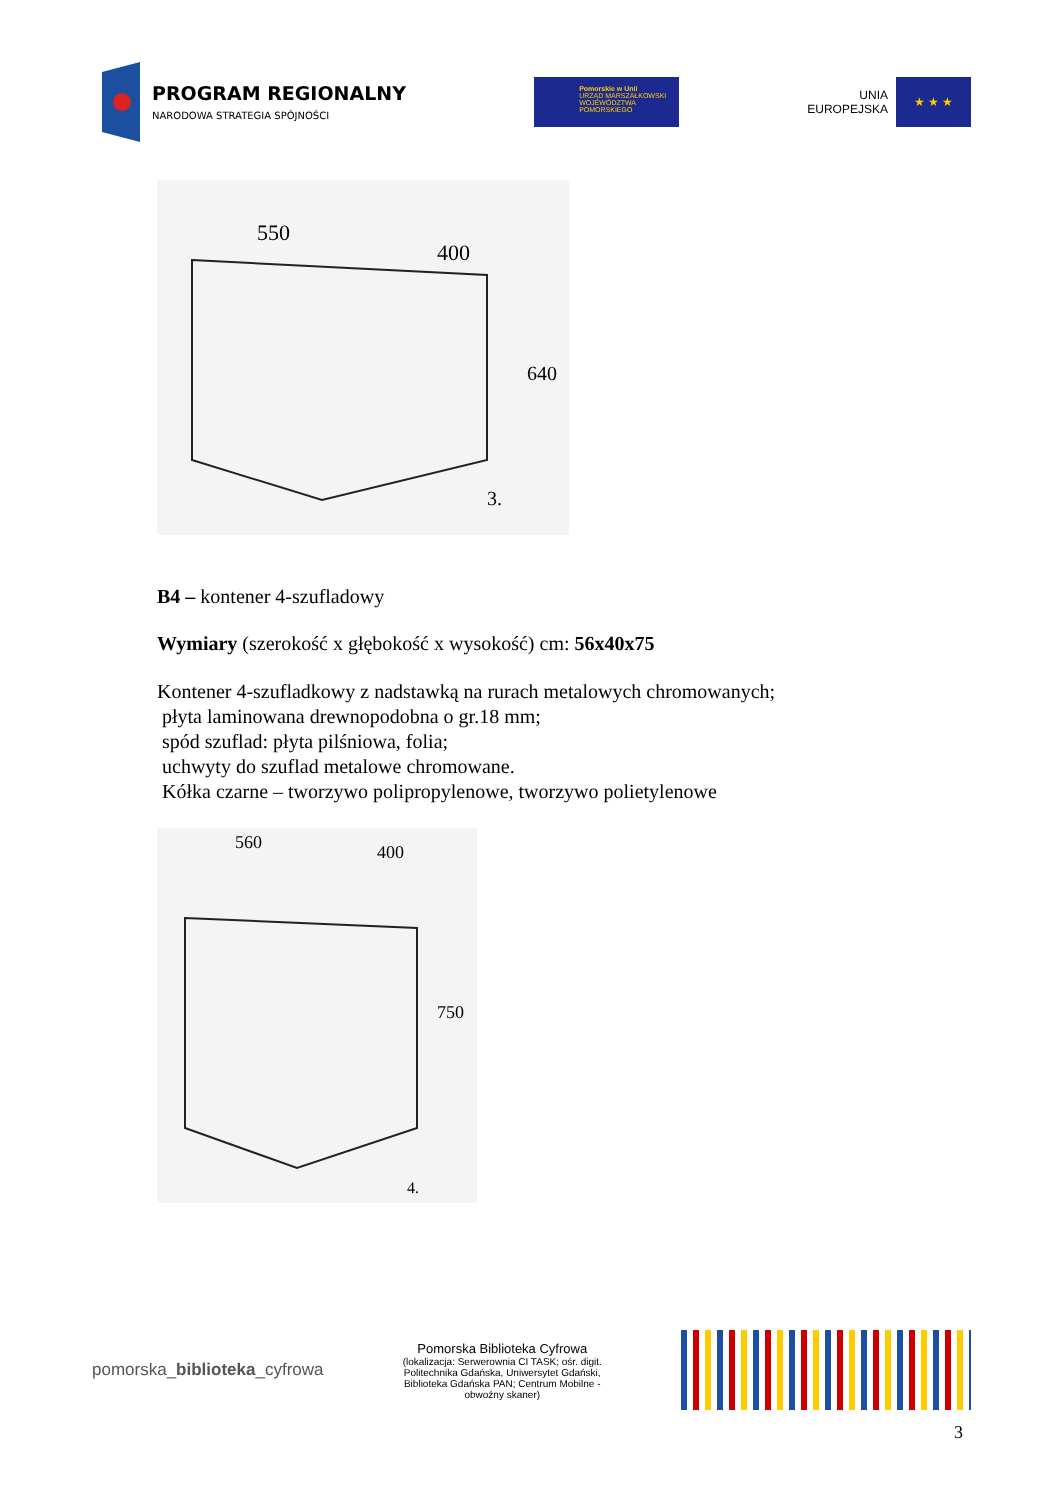PROGRAM REGIONALNY
NARODOWA STRATEGIA SPÓJNOŚCI
Pomorskie w Unii
URZĄD MARSZAŁKOWSKI
WOJEWÓDZTWA POMORSKIEGO
UNIA
EUROPEJSKA
★ ★ ★
550
400
640
3.
B4 – kontener 4-szufladowy
Wymiary (szerokość x głębokość x wysokość) cm: 56x40x75
Kontener 4-szufladkowy z nadstawką na rurach metalowych chromowanych;
płyta laminowana drewnopodobna o gr.18 mm;
spód szuflad: płyta pilśniowa, folia;
uchwyty do szuflad metalowe chromowane.
Kółka czarne – tworzywo polipropylenowe, tworzywo polietylenowe
560
400
750
4.
pomorska_biblioteka_cyfrowa
Pomorska Biblioteka Cyfrowa
(lokalizacja: Serwerownia CI TASK; ośr. digit. Politechnika Gdańska, Uniwersytet Gdański, Biblioteka Gdańska PAN; Centrum Mobilne - obwoźny skaner)
3